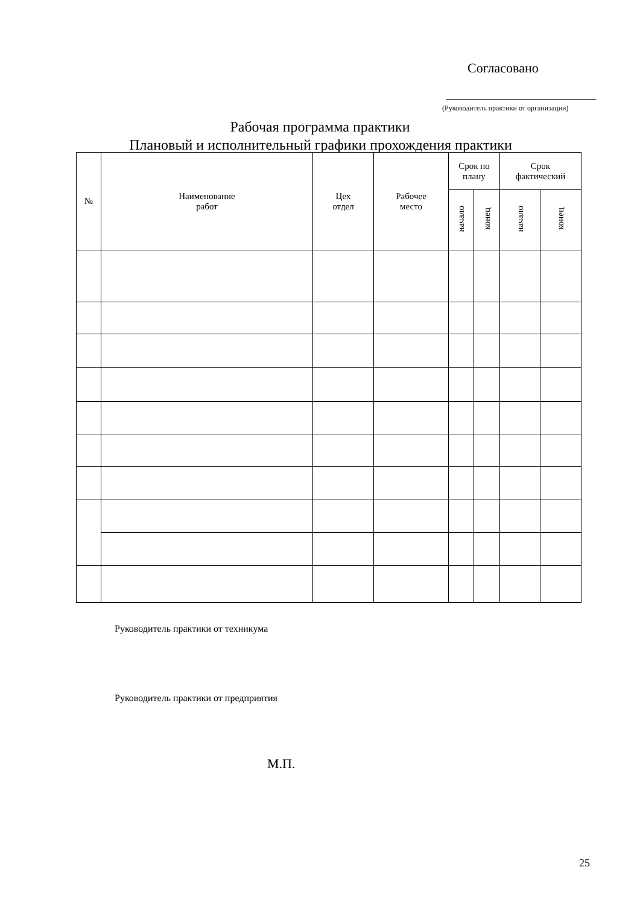Согласовано
(Руководитель практики от организации)
Рабочая программа практики
Плановый и исполнительный графики прохождения практики
| № | Наименование работ | Цех отдел | Рабочее место | Срок по плану | | Срок фактический | |
| --- | --- | --- | --- | --- | --- | --- | --- |
| | | | | начало | конец | начало | конец |
Руководитель практики от техникума
Руководитель практики от предприятия
М.П.
25